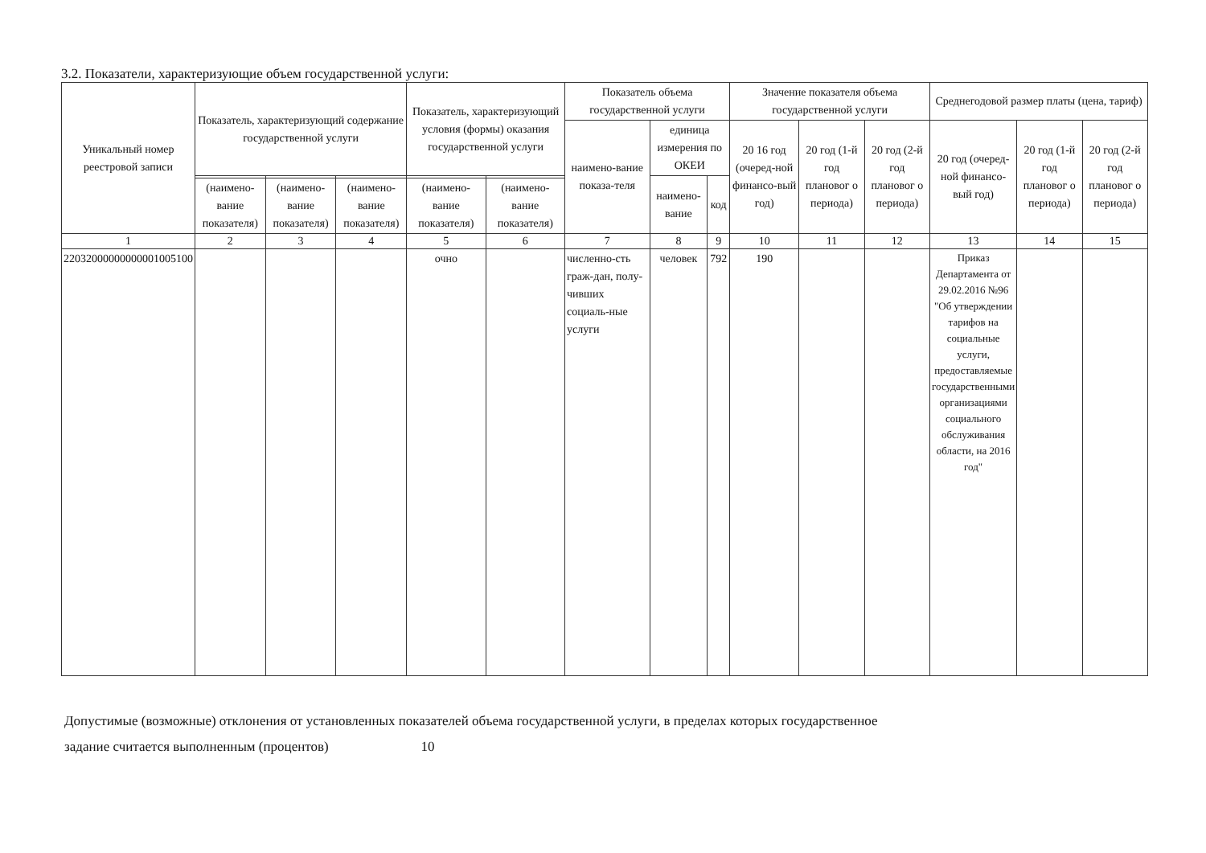3.2. Показатели, характеризующие объем государственной услуги:
| Уникальный номер реестровой записи | Показатель, характеризующий содержание государственной услуги | | | Показатель, характеризующий условия (формы) оказания государственной услуги | | Показатель объема государственной услуги | | | Значение показателя объема государственной услуги | | | Среднегодовой размер платы (цена, тариф) | | |
| --- | --- | --- | --- | --- | --- | --- | --- | --- | --- | --- | --- | --- | --- | --- |
| | | | | | | наимено-вание показа-теля | единица измерения по ОКЕИ | | 20 16 год (очеред-ной финансо-вый год) | 20 год (1-й год плановог о периода) | 20 год (2-й год плановог о периода) | 20 год (очеред-ной финансо-вый год) | 20 год (1-й год плановог о периода) | 20 год (2-й год плановог о периода) |
| | | | | | | | наимено-вание | код | | | | | | |
| | (наимено-вание показателя) | (наимено-вание показателя) | (наимено-вание показателя) | (наимено-вание показателя) | (наимено-вание показателя) | | | | | | | | | |
| 1 | 2 | 3 | 4 | 5 | 6 | 7 | 8 | 9 | 10 | 11 | 12 | 13 | 14 | 15 |
| 22032000000000001005100 | | | | очно | | численно-сть граж-дан, полу-чивших социаль-ные услуги | человек | 792 | 190 | | | Приказ Департамента от 29.02.2016 №96 "Об утверждении тарифов на социальные услуги, предоставляемые государственными организациями социального обслуживания области, на 2016 год" | | |
Допустимые (возможные) отклонения от установленных показателей объема государственной услуги, в пределах которых государственное
задание считается выполненным (процентов) 10